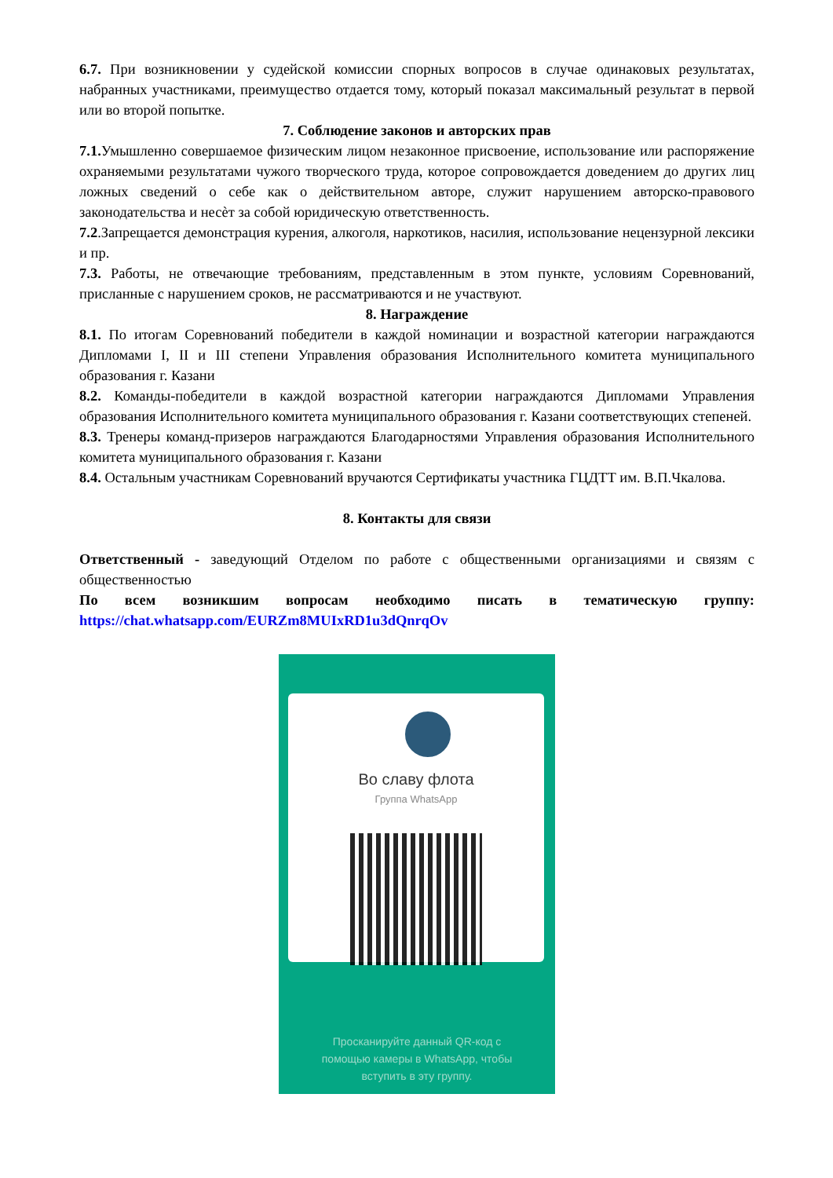6.7. При возникновении у судейской комиссии спорных вопросов в случае одинаковых результатах, набранных участниками, преимущество отдается тому, который показал максимальный результат в первой или во второй попытке.
7. Соблюдение законов и авторских прав
7.1. Умышленно совершаемое физическим лицом незаконное присвоение, использование или распоряжение охраняемыми результатами чужого творческого труда, которое сопровождается доведением до других лиц ложных сведений о себе как о действительном авторе, служит нарушением авторско-правового законодательства и несѐт за собой юридическую ответственность.
7.2.Запрещается демонстрация курения, алкоголя, наркотиков, насилия, использование нецензурной лексики и пр.
7.3. Работы, не отвечающие требованиям, представленным в этом пункте, условиям Соревнований, присланные с нарушением сроков, не рассматриваются и не участвуют.
8. Награждение
8.1. По итогам Соревнований победители в каждой номинации и возрастной категории награждаются Дипломами I, II и III степени Управления образования Исполнительного комитета муниципального образования г. Казани
8.2. Команды-победители в каждой возрастной категории награждаются Дипломами Управления образования Исполнительного комитета муниципального образования г. Казани соответствующих степеней.
8.3. Тренеры команд-призеров награждаются Благодарностями Управления образования Исполнительного комитета муниципального образования г. Казани
8.4. Остальным участникам Соревнований вручаются Сертификаты участника ГЦДТТ им. В.П.Чкалова.
8. Контакты для связи
Ответственный - заведующий Отделом по работе с общественными организациями и связям с общественностью
По всем возникшим вопросам необходимо писать в тематическую группу: https://chat.whatsapp.com/EURZm8MUIxRD1u3dQnrqOv
Во славу флота
Группа WhatsApp
Просканируйте данный QR-код с
помощью камеры в WhatsApp, чтобы
вступить в эту группу.